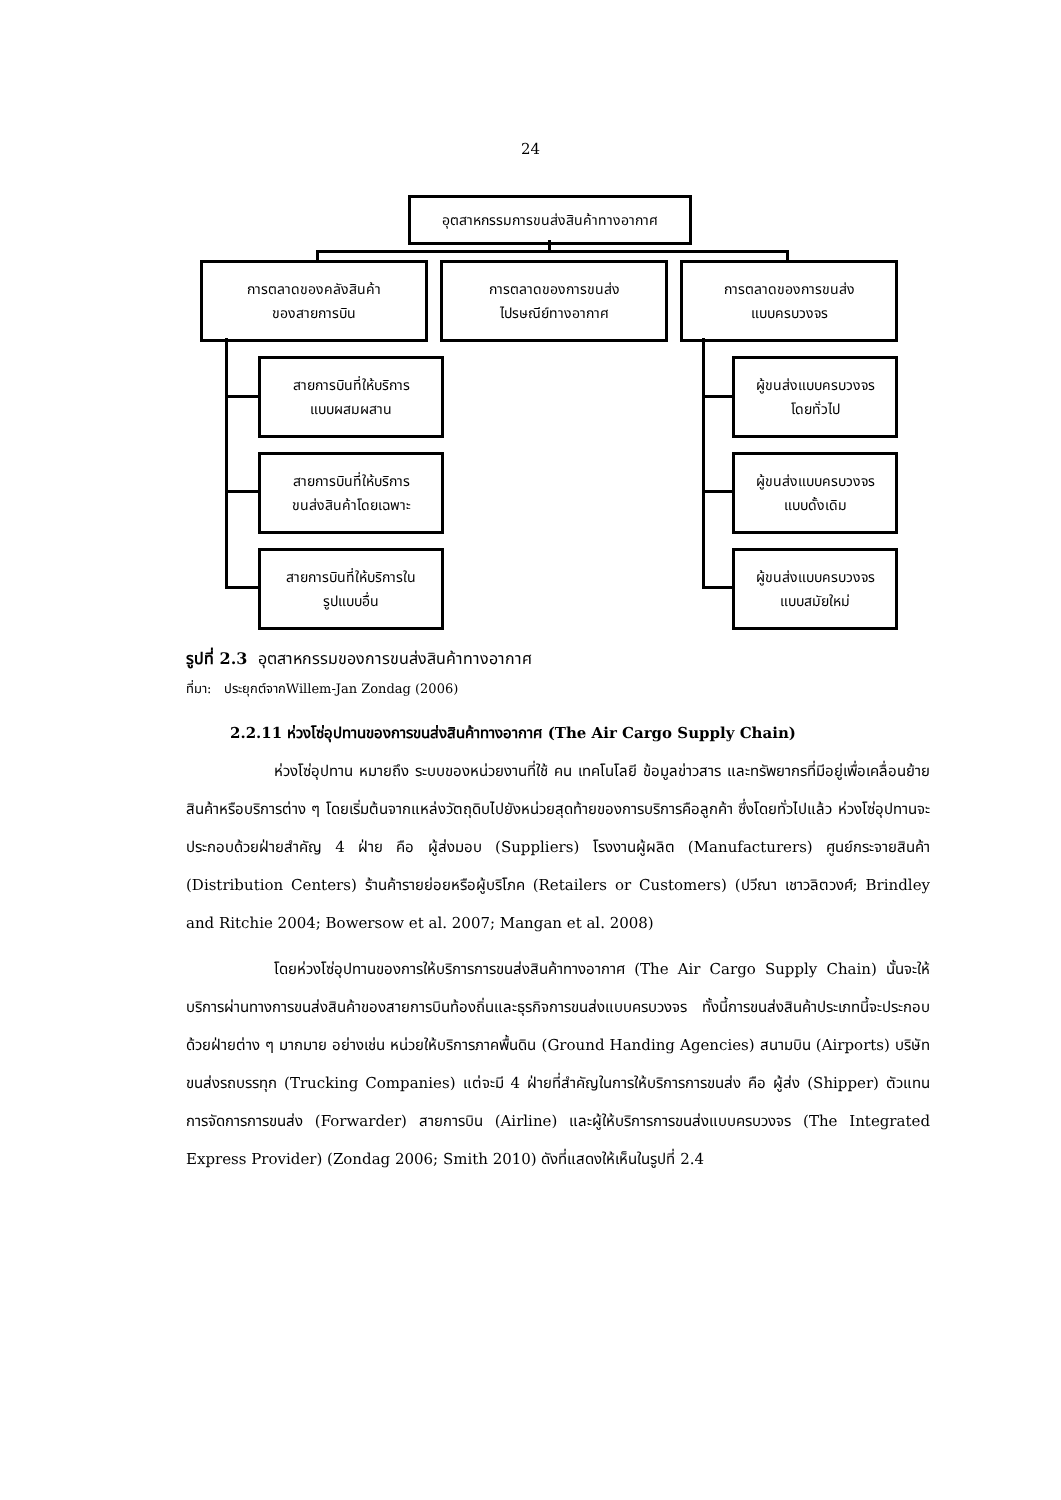24
อุตสาหกรรมการขนส่งสินค้าทางอากาศ
การตลาดของคลังสินค้า
ของสายการบิน
การตลาดของการขนส่ง
ไปรษณีย์ทางอากาศ
การตลาดของการขนส่ง
แบบครบวงจร
สายการบินที่ให้บริการ
แบบผสมผสาน
สายการบินที่ให้บริการ
ขนส่งสินค้าโดยเฉพาะ
สายการบินที่ให้บริการใน
รูปแบบอื่น
ผู้ขนส่งแบบครบวงจร
โดยทั่วไป
ผู้ขนส่งแบบครบวงจร
แบบดั้งเดิม
ผู้ขนส่งแบบครบวงจร
แบบสมัยใหม่
รูปที่ 2.3 อุตสาหกรรมของการขนส่งสินค้าทางอากาศ
ที่มา: ประยุกต์จากWillem-Jan Zondag (2006)
2.2.11 ห่วงโซ่อุปทานของการขนส่งสินค้าทางอากาศ (The Air Cargo Supply Chain)
ห่วงโซ่อุปทาน หมายถึง ระบบของหน่วยงานที่ใช้ คน เทคโนโลยี ข้อมูลข่าวสาร และทรัพยากรที่มีอยู่เพื่อเคลื่อนย้ายสินค้าหรือบริการต่าง ๆ โดยเริ่มต้นจากแหล่งวัตถุดิบไปยังหน่วยสุดท้ายของการบริการคือลูกค้า ซึ่งโดยทั่วไปแล้ว ห่วงโซ่อุปทานจะประกอบด้วยฝ่ายสำคัญ 4 ฝ่าย คือ ผู้ส่งมอบ (Suppliers) โรงงานผู้ผลิต (Manufacturers) ศูนย์กระจายสินค้า (Distribution Centers) ร้านค้ารายย่อยหรือผู้บริโภค (Retailers or Customers) (ปวีณา เชาวลิตวงศ์; Brindley and Ritchie 2004; Bowersow et al. 2007; Mangan et al. 2008)
โดยห่วงโซ่อุปทานของการให้บริการการขนส่งสินค้าทางอากาศ (The Air Cargo Supply Chain) นั้นจะให้บริการผ่านทางการขนส่งสินค้าของสายการบินท้องถิ่นและธุรกิจการขนส่งแบบครบวงจร ทั้งนี้การขนส่งสินค้าประเภทนี้จะประกอบด้วยฝ่ายต่าง ๆ มากมาย อย่างเช่น หน่วยให้บริการภาคพื้นดิน (Ground Handing Agencies) สนามบิน (Airports) บริษัทขนส่งรถบรรทุก (Trucking Companies) แต่จะมี 4 ฝ่ายที่สำคัญในการให้บริการการขนส่ง คือ ผู้ส่ง (Shipper) ตัวแทนการจัดการการขนส่ง (Forwarder) สายการบิน (Airline) และผู้ให้บริการการขนส่งแบบครบวงจร (The Integrated Express Provider) (Zondag 2006; Smith 2010) ดังที่แสดงให้เห็นในรูปที่ 2.4